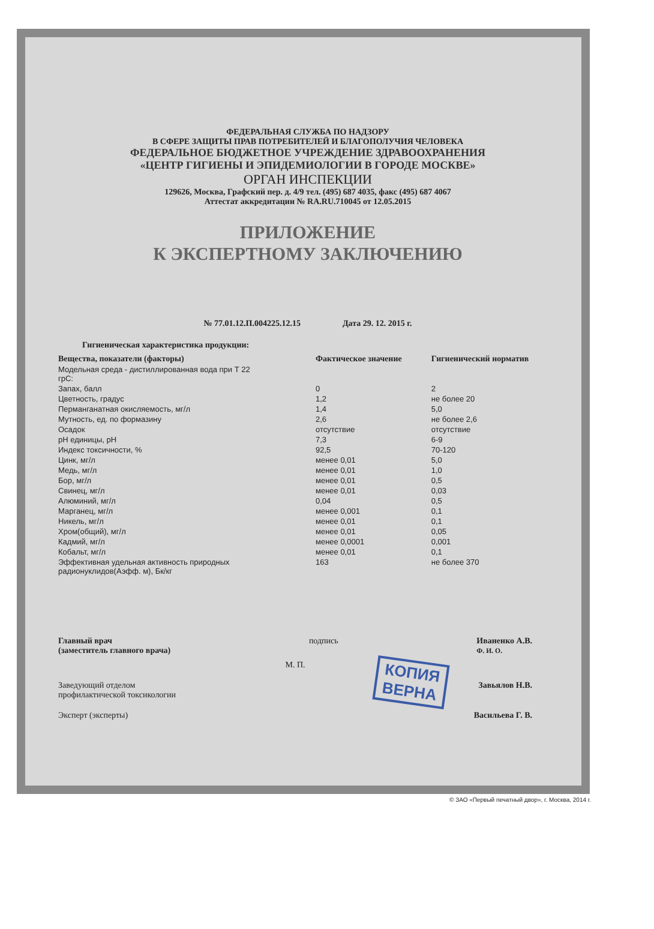ФЕДЕРАЛЬНАЯ СЛУЖБА ПО НАДЗОРУ
В СФЕРЕ ЗАЩИТЫ ПРАВ ПОТРЕБИТЕЛЕЙ И БЛАГОПОЛУЧИЯ ЧЕЛОВЕКА
ФЕДЕРАЛЬНОЕ БЮДЖЕТНОЕ УЧРЕЖДЕНИЕ ЗДРАВООХРАНЕНИЯ
«ЦЕНТР ГИГИЕНЫ И ЭПИДЕМИОЛОГИИ В ГОРОДЕ МОСКВЕ»
ОРГАН ИНСПЕКЦИИ
129626, Москва, Графский пер. д. 4/9 тел. (495) 687 4035, факс (495) 687 4067
Аттестат аккредитации № RA.RU.710045 от 12.05.2015
ПРИЛОЖЕНИЕ
К ЭКСПЕРТНОМУ ЗАКЛЮЧЕНИЮ
№ 77.01.12.П.004225.12.15 Дата 29. 12. 2015 г.
Гигиеническая характеристика продукции:
| Вещества, показатели (факторы) | Фактическое значение | Гигиенический норматив |
| --- | --- | --- |
| Модельная среда - дистиллированная вода при Т 22 грС: | | |
| Запах, балл | 0 | 2 |
| Цветность, градус | 1,2 | не более 20 |
| Перманганатная окисляемость, мг/л | 1,4 | 5,0 |
| Мутность, ед. по формазину | 2,6 | не более 2,6 |
| Осадок | отсутствие | отсутствие |
| pH единицы, pH | 7,3 | 6-9 |
| Индекс токсичности, % | 92,5 | 70-120 |
| Цинк, мг/л | менее 0,01 | 5,0 |
| Медь, мг/л | менее 0,01 | 1,0 |
| Бор, мг/л | менее 0,01 | 0,5 |
| Свинец, мг/л | менее 0,01 | 0,03 |
| Алюминий, мг/л | 0,04 | 0,5 |
| Марганец, мг/л | менее 0,001 | 0,1 |
| Никель, мг/л | менее 0,01 | 0,1 |
| Хром(общий), мг/л | менее 0,01 | 0,05 |
| Кадмий, мг/л | менее 0,0001 | 0,001 |
| Кобальт, мг/л | менее 0,01 | 0,1 |
| Эффективная удельная активность природных радионуклидов(Аэфф. м), Бк/кг | 163 | не более 370 |
Главный врач
(заместитель главного врача) подпись Иваненко А.В.
Ф. И. О.
М. П.
Заведующий отделом
профилактической токсикологии Завьялов Н.В.
Эксперт (эксперты) Васильева Г. В.
КОПИЯ
ВЕРНА
© ЗАО «Первый печатный двор», г. Москва, 2014 г.